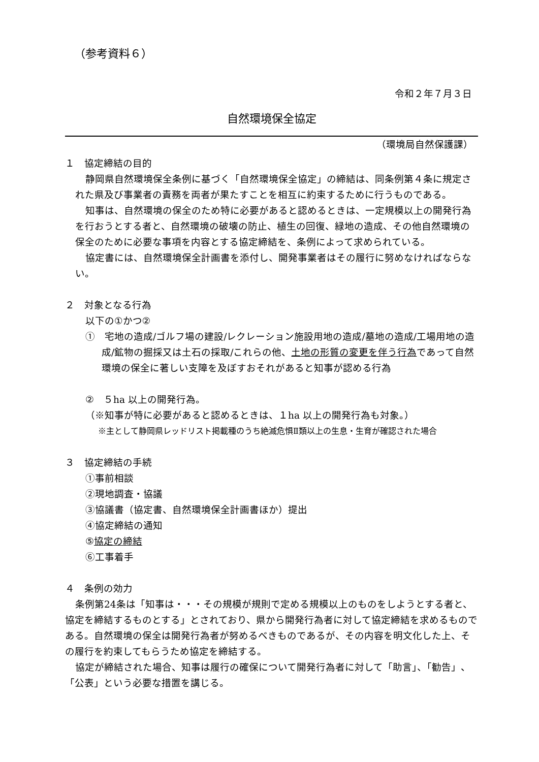（参考資料６）
令和２年７月３日
自然環境保全協定
（環境局自然保護課）
１　協定締結の目的
静岡県自然環境保全条例に基づく「自然環境保全協定」の締結は、同条例第４条に規定された県及び事業者の責務を両者が果たすことを相互に約束するために行うものである。
知事は、自然環境の保全のため特に必要があると認めるときは、一定規模以上の開発行為を行おうとする者と、自然環境の破壊の防止、植生の回復、緑地の造成、その他自然環境の保全のために必要な事項を内容とする協定締結を、条例によって求められている。
協定書には、自然環境保全計画書を添付し、開発事業者はその履行に努めなければならない。
２　対象となる行為
以下の①かつ②
①　宅地の造成/ゴルフ場の建設/レクレーション施設用地の造成/墓地の造成/工場用地の造成/鉱物の掘採又は土石の採取/これらの他、土地の形質の変更を伴う行為であって自然環境の保全に著しい支障を及ぼすおそれがあると知事が認める行為
②　５ha 以上の開発行為。
（※知事が特に必要があると認めるときは、１ha 以上の開発行為も対象。）
※主として静岡県レッドリスト掲載種のうち絶滅危惧Ⅱ類以上の生息・生育が確認された場合
３　協定締結の手続
①事前相談
②現地調査・協議
③協議書（協定書、自然環境保全計画書ほか）提出
④協定締結の通知
⑤協定の締結
⑥工事着手
４　条例の効力
条例第24条は「知事は・・・その規模が規則で定める規模以上のものをしようとする者と、協定を締結するものとする」とされており、県から開発行為者に対して協定締結を求めるものである。自然環境の保全は開発行為者が努めるべきものであるが、その内容を明文化した上、その履行を約束してもらうため協定を締結する。
協定が締結された場合、知事は履行の確保について開発行為者に対して「助言」、「勧告」、「公表」という必要な措置を講じる。